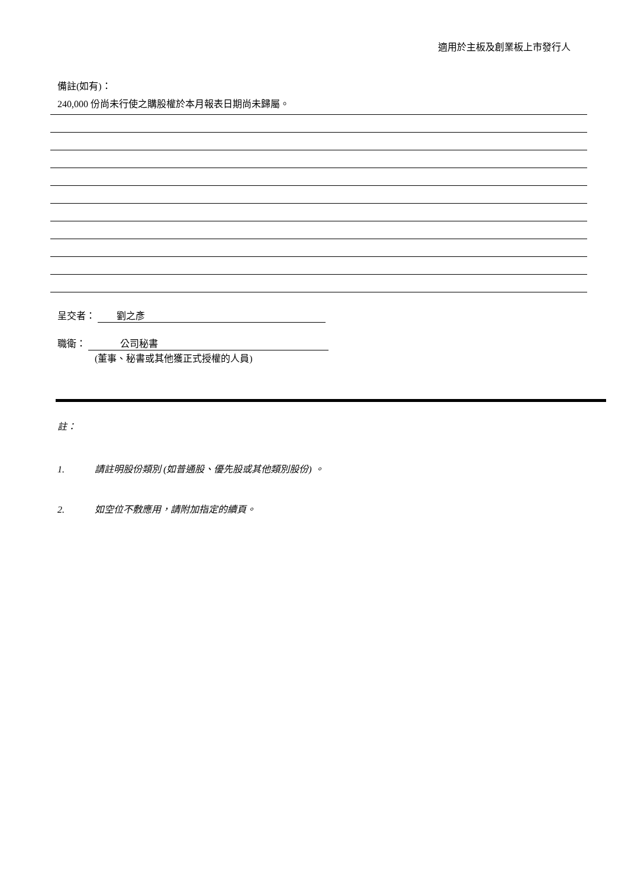適用於主板及創業板上市發行人
備註(如有)：
240,000 份尚未行使之購股權於本月報表日期尚未歸屬。
呈交者： 劉之彥
職衛： 公司秘書
(董事、秘書或其他獲正式授權的人員)
註：
1. 請註明股份類別 (如普通股、優先股或其他類別股份) 。
2. 如空位不敷應用，請附加指定的續頁。